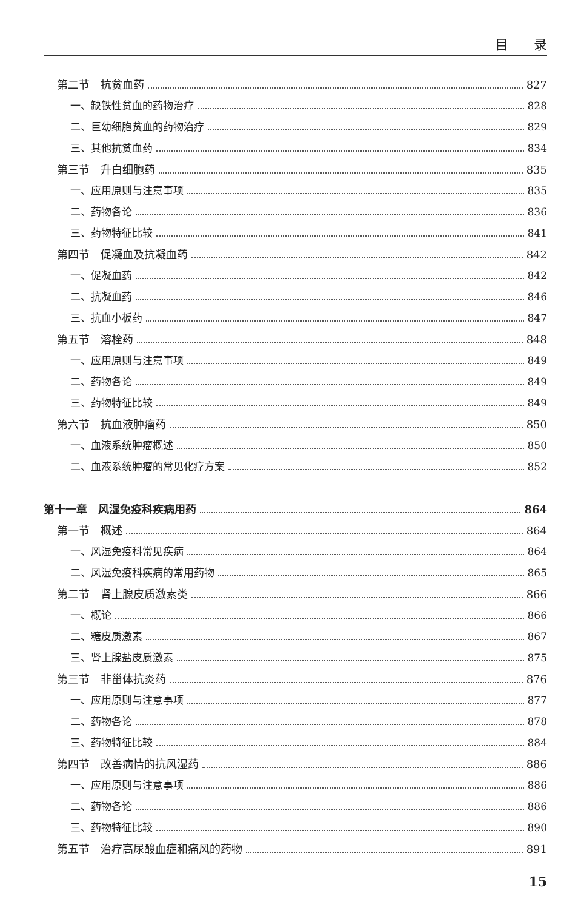目 录
第二节　抗贫血药 827
一、缺铁性贫血的药物治疗 828
二、巨幼细胞贫血的药物治疗 829
三、其他抗贫血药 834
第三节　升白细胞药 835
一、应用原则与注意事项 835
二、药物各论 836
三、药物特征比较 841
第四节　促凝血及抗凝血药 842
一、促凝血药 842
二、抗凝血药 846
三、抗血小板药 847
第五节　溶栓药 848
一、应用原则与注意事项 849
二、药物各论 849
三、药物特征比较 849
第六节　抗血液肿瘤药 850
一、血液系统肿瘤概述 850
二、血液系统肿瘤的常见化疗方案 852
第十一章　风湿免疫科疾病用药 864
第一节　概述 864
一、风湿免疫科常见疾病 864
二、风湿免疫科疾病的常用药物 865
第二节　肾上腺皮质激素类 866
一、概论 866
二、糖皮质激素 867
三、肾上腺盐皮质激素 875
第三节　非甾体抗炎药 876
一、应用原则与注意事项 877
二、药物各论 878
三、药物特征比较 884
第四节　改善病情的抗风湿药 886
一、应用原则与注意事项 886
二、药物各论 886
三、药物特征比较 890
第五节　治疗高尿酸血症和痛风的药物 891
15